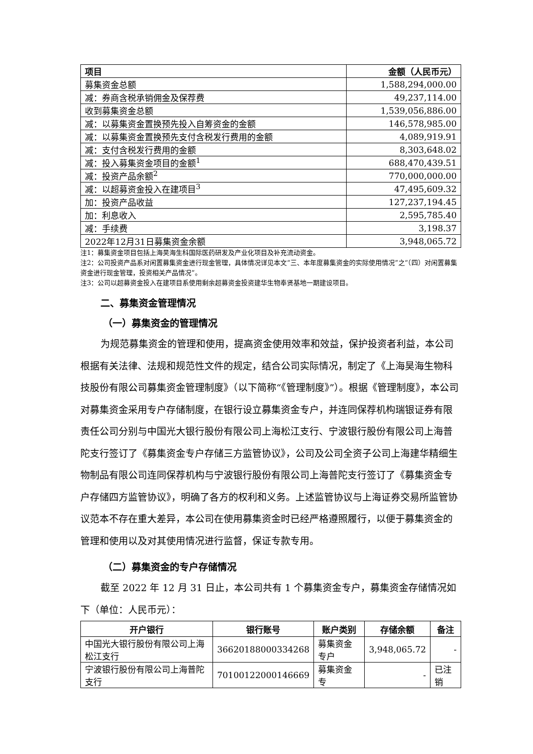| 项目 | 金额（人民币元） |
| --- | --- |
| 募集资金总额 | 1,588,294,000.00 |
| 减：券商含税承销佣金及保荐费 | 49,237,114.00 |
| 收到募集资金总额 | 1,539,056,886.00 |
| 减：以募集资金置换预先投入自筹资金的金额 | 146,578,985.00 |
| 减：以募集资金置换预先支付含税发行费用的金额 | 4,089,919.91 |
| 减：支付含税发行费用的金额 | 8,303,648.02 |
| 减：投入募集资金项目的金额<sup>1</sup> | 688,470,439.51 |
| 减：投资产品余额<sup>2</sup> | 770,000,000.00 |
| 减：以超募资金投入在建项目<sup>3</sup> | 47,495,609.32 |
| 加：投资产品收益 | 127,237,194.45 |
| 加：利息收入 | 2,595,785.40 |
| 减：手续费 | 3,198.37 |
| 2022年12月31日募集资金余额 | 3,948,065.72 |
注1：募集资金项目包括上海昊海生科国际医药研发及产业化项目及补充流动资金。
注2：公司投资产品系对闲置募集资金进行现金管理，具体情况详见本文“三、本年度募集资金的实际使用情况”之“（四）对闲置募集资金进行现金管理，投资相关产品情况”。
注3：公司以超募资金投入在建项目系使用剩余超募资金投资建华生物奉贤基地一期建设项目。
二、募集资金管理情况
（一）募集资金的管理情况
为规范募集资金的管理和使用，提高资金使用效率和效益，保护投资者利益，本公司根据有关法律、法规和规范性文件的规定，结合公司实际情况，制定了《上海昊海生物科技股份有限公司募集资金管理制度》（以下简称“《管理制度》”）。根据《管理制度》，本公司对募集资金采用专户存储制度，在银行设立募集资金专户，并连同保荐机构瑞银证券有限责任公司分别与中国光大银行股份有限公司上海松江支行、宁波银行股份有限公司上海普陀支行签订了《募集资金专户存储三方监管协议》，公司及公司全资子公司上海建华精细生物制品有限公司连同保荐机构与宁波银行股份有限公司上海普陀支行签订了《募集资金专户存储四方监管协议》，明确了各方的权利和义务。上述监管协议与上海证券交易所监管协议范本不存在重大差异，本公司在使用募集资金时已经严格遵照履行，以便于募集资金的管理和使用以及对其使用情况进行监督，保证专款专用。
（二）募集资金的专户存储情况
截至 2022 年 12 月 31 日止，本公司共有 1 个募集资金专户，募集资金存储情况如下（单位：人民币元）：
| 开户银行 | 银行账号 | 账户类别 | 存储余额 | 备注 |
| --- | --- | --- | --- | --- |
| 中国光大银行股份有限公司上海松江支行 | 36620188000334268 | 募集资金专户 | 3,948,065.72 | - |
| 宁波银行股份有限公司上海普陀支行 | 70100122000146669 | 募集资金专 | - | 已注销 |